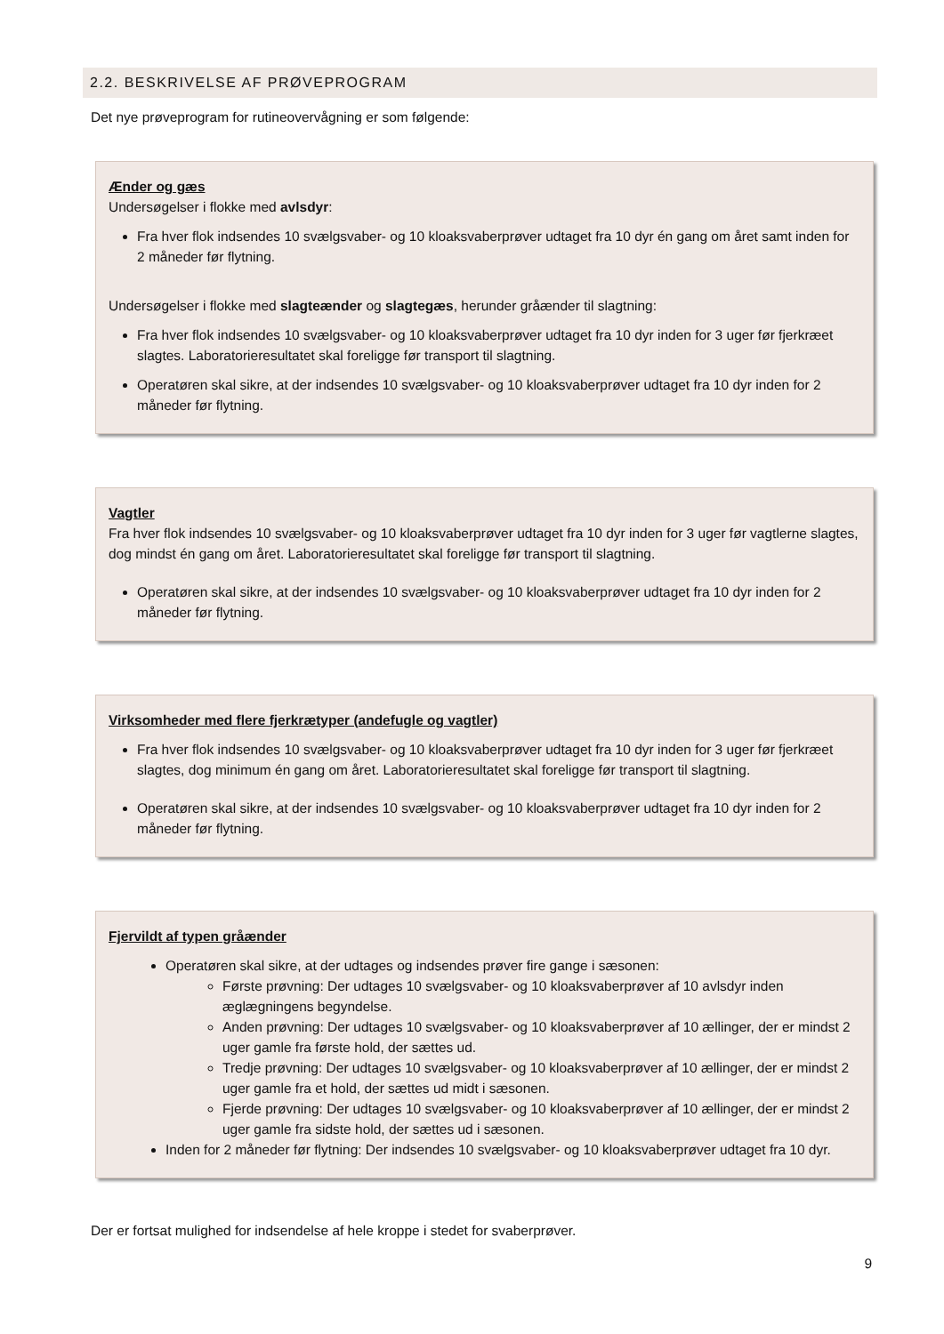2.2. BESKRIVELSE AF PRØVEPROGRAM
Det nye prøveprogram for rutineovervågning er som følgende:
Ænder og gæs
Undersøgelser i flokke med avlsdyr:
Fra hver flok indsendes 10 svælgsvaber- og 10 kloaksvaberprøver udtaget fra 10 dyr én gang om året samt inden for 2 måneder før flytning.
Undersøgelser i flokke med slagteænder og slagtegæs, herunder gråænder til slagtning:
Fra hver flok indsendes 10 svælgsvaber- og 10 kloaksvaberprøver udtaget fra 10 dyr inden for 3 uger før fjerkræet slagtes. Laboratorieresultatet skal foreligge før transport til slagtning.
Operatøren skal sikre, at der indsendes 10 svælgsvaber- og 10 kloaksvaberprøver udtaget fra 10 dyr inden for 2 måneder før flytning.
Vagtler
Fra hver flok indsendes 10 svælgsvaber- og 10 kloaksvaberprøver udtaget fra 10 dyr inden for 3 uger før vagtlerne slagtes, dog mindst én gang om året. Laboratorieresultatet skal foreligge før transport til slagtning.
Operatøren skal sikre, at der indsendes 10 svælgsvaber- og 10 kloaksvaberprøver udtaget fra 10 dyr inden for 2 måneder før flytning.
Virksomheder med flere fjerkrætyper (andefugle og vagtler)
Fra hver flok indsendes 10 svælgsvaber- og 10 kloaksvaberprøver udtaget fra 10 dyr inden for 3 uger før fjerkræet slagtes, dog minimum én gang om året. Laboratorieresultatet skal foreligge før transport til slagtning.
Operatøren skal sikre, at der indsendes 10 svælgsvaber- og 10 kloaksvaberprøver udtaget fra 10 dyr inden for 2 måneder før flytning.
Fjervildt af typen gråænder
Operatøren skal sikre, at der udtages og indsendes prøver fire gange i sæsonen:
Første prøvning: Der udtages 10 svælgsvaber- og 10 kloaksvaberprøver af 10 avlsdyr inden æglægningens begyndelse.
Anden prøvning: Der udtages 10 svælgsvaber- og 10 kloaksvaberprøver af 10 ællinger, der er mindst 2 uger gamle fra første hold, der sættes ud.
Tredje prøvning: Der udtages 10 svælgsvaber- og 10 kloaksvaberprøver af 10 ællinger, der er mindst 2 uger gamle fra et hold, der sættes ud midt i sæsonen.
Fjerde prøvning: Der udtages 10 svælgsvaber- og 10 kloaksvaberprøver af 10 ællinger, der er mindst 2 uger gamle fra sidste hold, der sættes ud i sæsonen.
Inden for 2 måneder før flytning: Der indsendes 10 svælgsvaber- og 10 kloaksvaberprøver udtaget fra 10 dyr.
Der er fortsat mulighed for indsendelse af hele kroppe i stedet for svaberprøver.
9